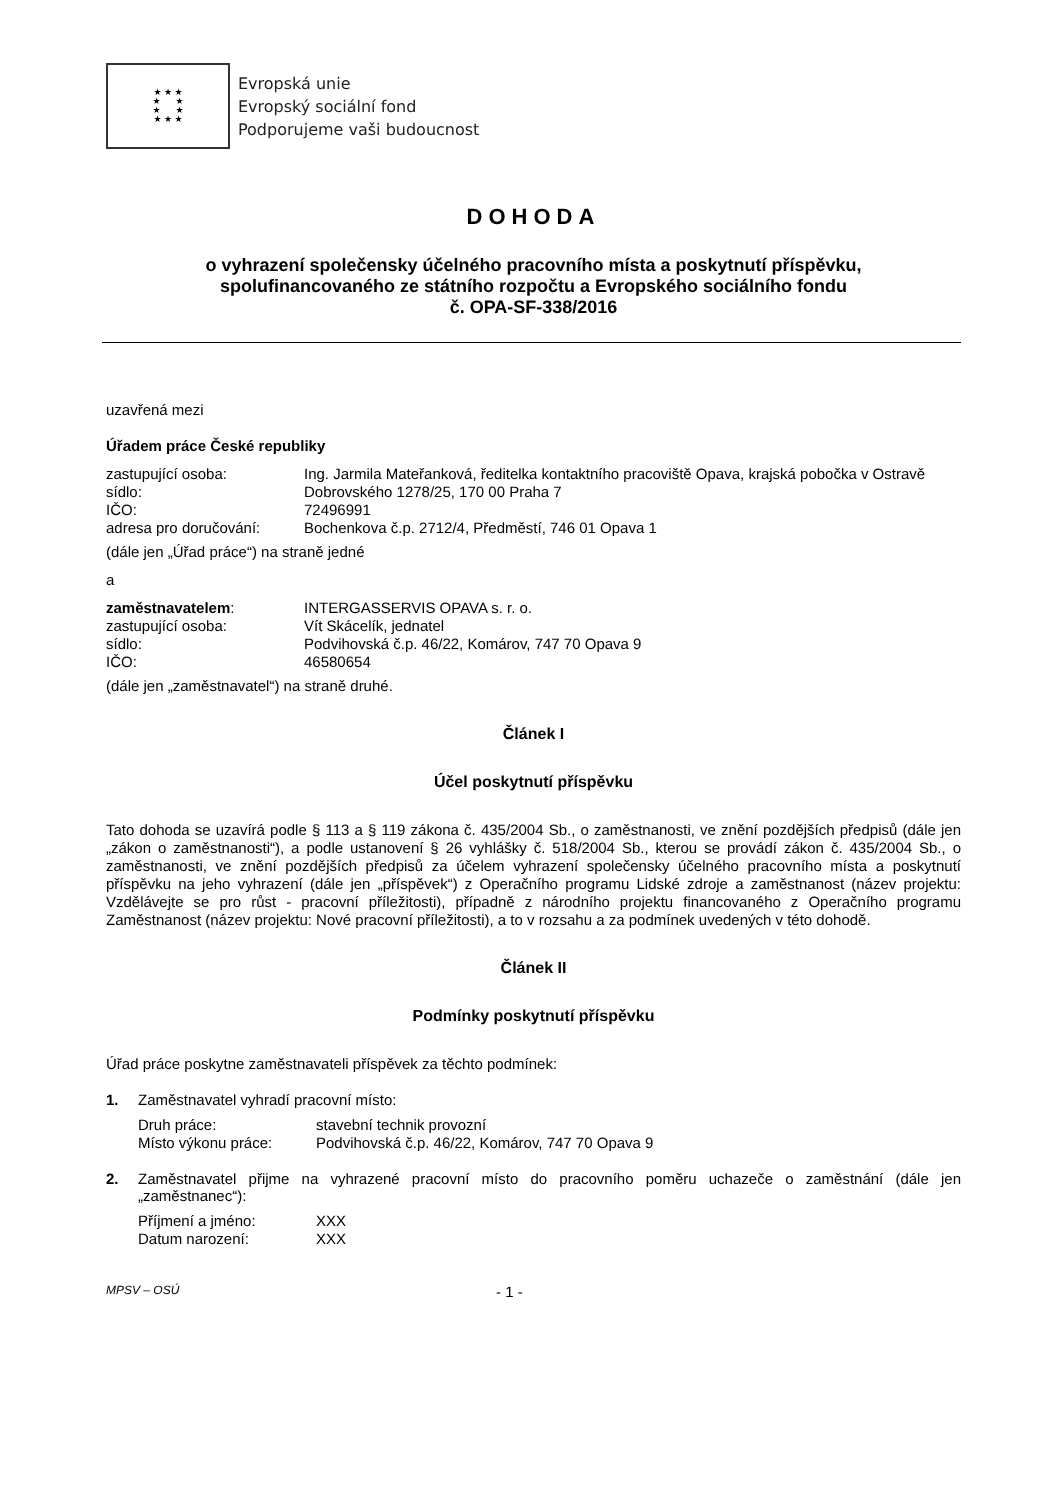★ ★ ★
★ ★
★ ★
★ ★ ★
Evropská unie
Evropský sociální fond
Podporujeme vaši budoucnost
DOHODA
o vyhrazení společensky účelného pracovního místa a poskytnutí příspěvku,
spolufinancovaného ze státního rozpočtu a Evropského sociálního fondu
č. OPA-SF-338/2016
uzavřená mezi
Úřadem práce České republiky
zastupující osoba: Ing. Jarmila Mateřanková, ředitelka kontaktního pracoviště Opava, krajská pobočka v Ostravě
sídlo: Dobrovského 1278/25, 170 00 Praha 7
IČO: 72496991
adresa pro doručování: Bochenkova č.p. 2712/4, Předměstí, 746 01 Opava 1
(dále jen „Úřad práce“) na straně jedné
a
zaměstnavatelem: INTERGASSERVIS OPAVA s. r. o.
zastupující osoba: Vít Skácelík, jednatel
sídlo: Podvihovská č.p. 46/22, Komárov, 747 70 Opava 9
IČO: 46580654
(dále jen „zaměstnavatel“) na straně druhé.
Článek I
Účel poskytnutí příspěvku
Tato dohoda se uzavírá podle § 113 a § 119 zákona č. 435/2004 Sb., o zaměstnanosti, ve znění pozdějších předpisů (dále jen „zákon o zaměstnanosti“), a podle ustanovení § 26 vyhlášky č. 518/2004 Sb., kterou se provádí zákon č. 435/2004 Sb., o zaměstnanosti, ve znění pozdějších předpisů za účelem vyhrazení společensky účelného pracovního místa a poskytnutí příspěvku na jeho vyhrazení (dále jen „příspěvek“) z Operačního programu Lidské zdroje a zaměstnanost (název projektu: Vzdělávejte se pro růst - pracovní příležitosti), případně z národního projektu financovaného z Operačního programu Zaměstnanost (název projektu: Nové pracovní příležitosti), a to v rozsahu a za podmínek uvedených v této dohodě.
Článek II
Podmínky poskytnutí příspěvku
Úřad práce poskytne zaměstnavateli příspěvek za těchto podmínek:
1. Zaměstnavatel vyhradí pracovní místo:
Druh práce: stavební technik provozní
Místo výkonu práce: Podvihovská č.p. 46/22, Komárov, 747 70 Opava 9
2. Zaměstnavatel přijme na vyhrazené pracovní místo do pracovního poměru uchazeče o zaměstnání (dále jen „zaměstnanec“):
Příjmení a jméno: XXX
Datum narození: XXX
MPSV – OSÚ - 1 -